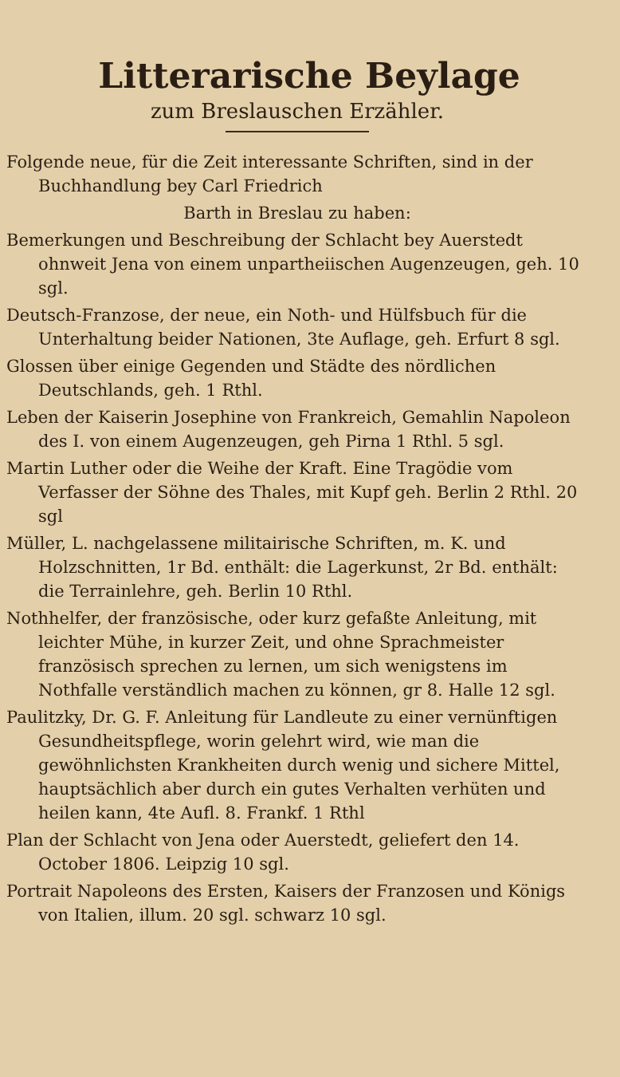Litterarische Beylage
zum Breslauschen Erzähler.
Folgende neue, für die Zeit interessante Schriften, sind in der Buchhandlung bey Carl Friedrich
Barth in Breslau zu haben:
Bemerkungen und Beschreibung der Schlacht bey Auerstedt ohnweit Jena von einem unpartheiischen Augenzeugen, geh. 10 sgl.
Deutsch-Franzose, der neue, ein Noth- und Hülfsbuch für die Unterhaltung beider Nationen, 3te Auflage, geh. Erfurt 8 sgl.
Glossen über einige Gegenden und Städte des nördlichen Deutschlands, geh. 1 Rthl.
Leben der Kaiserin Josephine von Frankreich, Gemahlin Napoleon des I. von einem Augenzeugen, geh Pirna 1 Rthl. 5 sgl.
Martin Luther oder die Weihe der Kraft. Eine Tragödie vom Verfasser der Söhne des Thales, mit Kupf geh. Berlin 2 Rthl. 20 sgl
Müller, L. nachgelassene militairische Schriften, m. K. und Holzschnitten, 1r Bd. enthält: die Lagerkunst, 2r Bd. enthält: die Terrainlehre, geh. Berlin 10 Rthl.
Nothhelfer, der französische, oder kurz gefaßte Anleitung, mit leichter Mühe, in kurzer Zeit, und ohne Sprachmeister französisch sprechen zu lernen, um sich wenigstens im Nothfalle verständlich machen zu können, gr 8. Halle 12 sgl.
Paulitzky, Dr. G. F. Anleitung für Landleute zu einer vernünftigen Gesundheitspflege, worin gelehrt wird, wie man die gewöhnlichsten Krankheiten durch wenig und sichere Mittel, hauptsächlich aber durch ein gutes Verhalten verhüten und heilen kann, 4te Aufl. 8. Frankf. 1 Rthl
Plan der Schlacht von Jena oder Auerstedt, geliefert den 14. October 1806. Leipzig 10 sgl.
Portrait Napoleons des Ersten, Kaisers der Franzosen und Königs von Italien, illum. 20 sgl. schwarz 10 sgl.